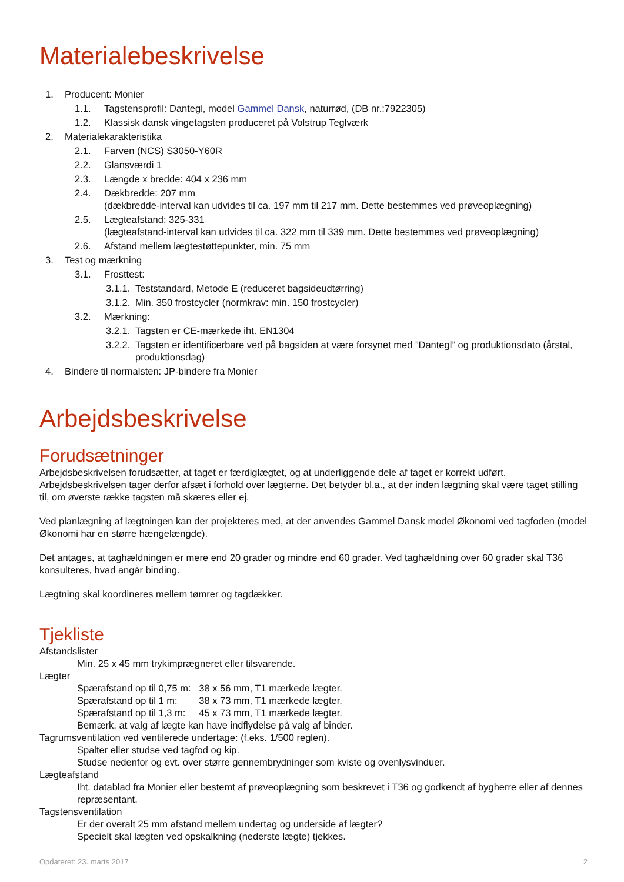Materialebeskrivelse
1. Producent: Monier
1.1. Tagstensprofil: Dantegl, model Gammel Dansk, naturrød, (DB nr.:7922305)
1.2. Klassisk dansk vingetagsten produceret på Volstrup Teglværk
2. Materialekarakteristika
2.1. Farven (NCS) S3050-Y60R
2.2. Glansværdi 1
2.3. Længde x bredde: 404 x 236 mm
2.4. Dækbredde: 207 mm
(dækbredde-interval kan udvides til ca. 197 mm til 217 mm. Dette bestemmes ved prøveoplægning)
2.5. Lægteafstand: 325-331
(lægteafstand-interval kan udvides til ca. 322 mm til 339 mm. Dette bestemmes ved prøveoplægning)
2.6. Afstand mellem lægtestøttepunkter, min. 75 mm
3. Test og mærkning
3.1. Frosttest:
3.1.1. Teststandard, Metode E (reduceret bagsideudtørring)
3.1.2. Min. 350 frostcycler (normkrav: min. 150 frostcycler)
3.2. Mærkning:
3.2.1. Tagsten er CE-mærkede iht. EN1304
3.2.2. Tagsten er identificerbare ved på bagsiden at være forsynet med ”Dantegl” og produktionsdato (årstal, produktionsdag)
4. Bindere til normalsten: JP-bindere fra Monier
Arbejdsbeskrivelse
Forudsætninger
Arbejdsbeskrivelsen forudsætter, at taget er færdiglægtet, og at underliggende dele af taget er korrekt udført. Arbejdsbeskrivelsen tager derfor afsæt i forhold over lægterne. Det betyder bl.a., at der inden lægtning skal være taget stilling til, om øverste række tagsten må skæres eller ej.
Ved planlægning af lægtningen kan der projekteres med, at der anvendes Gammel Dansk model Økonomi ved tagfoden (model Økonomi har en større hængelængde).
Det antages, at taghældningen er mere end 20 grader og mindre end 60 grader. Ved taghældning over 60 grader skal T36 konsulteres, hvad angår binding.
Lægtning skal koordineres mellem tømrer og tagdækker.
Tjekliste
Afstandslister
Min. 25 x 45 mm trykimprægneret eller tilsvarende.
Lægter
Spærafstand op til 0,75 m: 38 x 56 mm, T1 mærkede lægter.
Spærafstand op til 1 m: 38 x 73 mm, T1 mærkede lægter.
Spærafstand op til 1,3 m: 45 x 73 mm, T1 mærkede lægter.
Bemærk, at valg af lægte kan have indflydelse på valg af binder.
Tagrumsventilation ved ventilerede undertage: (f.eks. 1/500 reglen).
Spalter eller studse ved tagfod og kip.
Studse nedenfor og evt. over større gennembrydninger som kviste og ovenlysvinduer.
Lægteafstand
Iht. datablad fra Monier eller bestemt af prøveoplægning som beskrevet i T36 og godkendt af bygherre eller af dennes repræsentant.
Tagstensventilation
Er der overalt 25 mm afstand mellem undertag og underside af lægter?
Specielt skal lægten ved opskalkning (nederste lægte) tjekkes.
Opdateret: 23. marts 2017 2